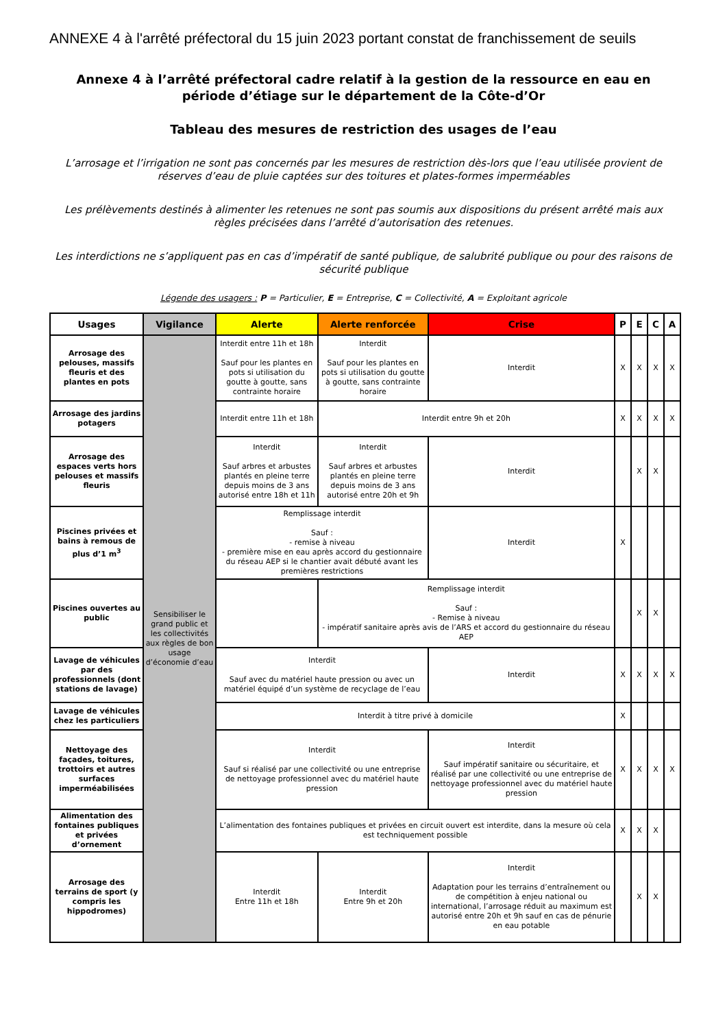ANNEXE 4 à l'arrêté préfectoral du 15 juin 2023 portant constat de franchissement de seuils
Annexe 4 à l’arrêté préfectoral cadre relatif à la gestion de la ressource en eau en période d’étiage sur le département de la Côte-d’Or
Tableau des mesures de restriction des usages de l’eau
L’arrosage et l’irrigation ne sont pas concernés par les mesures de restriction dès-lors que l’eau utilisée provient de réserves d’eau de pluie captées sur des toitures et plates-formes imperméables
Les prélèvements destinés à alimenter les retenues ne sont pas soumis aux dispositions du présent arrêté mais aux règles précisées dans l’arrêté d’autorisation des retenues.
Les interdictions ne s’appliquent pas en cas d’impératif de santé publique, de salubrité publique ou pour des raisons de sécurité publique
Légende des usagers : P = Particulier, E = Entreprise, C = Collectivité, A = Exploitant agricole
| Usages | Vigilance | Alerte | Alerte renforcée | Crise | P | E | C | A |
| --- | --- | --- | --- | --- | --- | --- | --- | --- |
| Arrosage des pelouses, massifs fleuris et des plantes en pots | Sensibiliser le grand public et les collectivités aux règles de bon usage d’économie d’eau | Interdit entre 11h et 18h Sauf pour les plantes en pots si utilisation du goutte à goutte, sans contrainte horaire | Interdit Sauf pour les plantes en pots si utilisation du goutte à goutte, sans contrainte horaire | Interdit | X | X | X | X |
| Arrosage des jardins potagers | | Interdit entre 11h et 18h | Interdit entre 9h et 20h | | X | X | X | X |
| Arrosage des espaces verts hors pelouses et massifs fleuris | | Interdit Sauf arbres et arbustes plantés en pleine terre depuis moins de 3 ans autorisé entre 18h et 11h | Interdit Sauf arbres et arbustes plantés en pleine terre depuis moins de 3 ans autorisé entre 20h et 9h | Interdit | | X | X | |
| Piscines privées et bains à remous de plus d’1 m<sup>3</sup> | | Remplissage interdit Sauf : - remise à niveau - première mise en eau après accord du gestionnaire du réseau AEP si le chantier avait débuté avant les premières restrictions | | Interdit | X | | | |
| Piscines ouvertes au public | | | Remplissage interdit Sauf : - Remise à niveau - impératif sanitaire après avis de l’ARS et accord du gestionnaire du réseau AEP | | | X | X | |
| Lavage de véhicules par des professionnels (dont stations de lavage) | | Interdit Sauf avec du matériel haute pression ou avec un matériel équipé d’un système de recyclage de l’eau | | Interdit | X | X | X | X |
| Lavage de véhicules chez les particuliers | | Interdit à titre privé à domicile | | | X | | | |
| Nettoyage des façades, toitures, trottoirs et autres surfaces imperméabilisées | | Interdit Sauf si réalisé par une collectivité ou une entreprise de nettoyage professionnel avec du matériel haute pression | | Interdit Sauf impératif sanitaire ou sécuritaire, et réalisé par une collectivité ou une entreprise de nettoyage professionnel avec du matériel haute pression | X | X | X | X |
| Alimentation des fontaines publiques et privées d’ornement | | L’alimentation des fontaines publiques et privées en circuit ouvert est interdite, dans la mesure où cela est techniquement possible | | | X | X | X | |
| Arrosage des terrains de sport (y compris les hippodromes) | | Interdit Entre 11h et 18h | Interdit Entre 9h et 20h | Interdit Adaptation pour les terrains d’entraînement ou de compétition à enjeu national ou international, l’arrosage réduit au maximum est autorisé entre 20h et 9h sauf en cas de pénurie en eau potable | | X | X | |